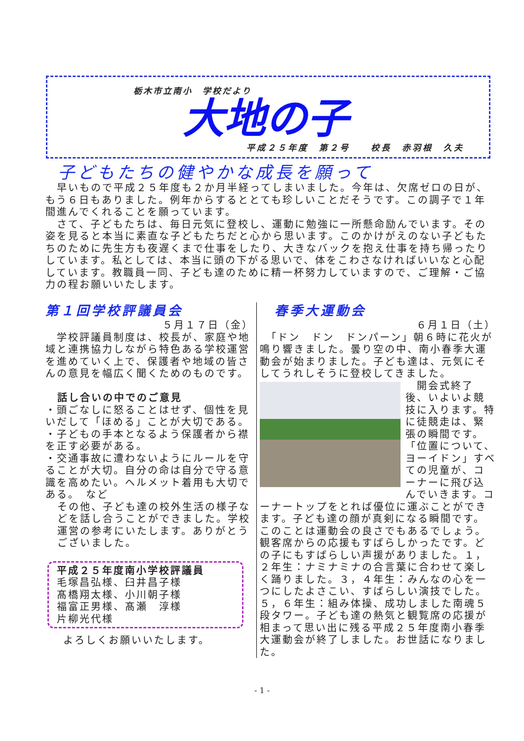栃木市立南小　学校だより
大地の子
平成２５年度　第２号　　校長　赤羽根　久夫
子どもたちの健やかな成長を願って
　早いもので平成２５年度も２か月半経ってしまいました。今年は、欠席ゼロの日が、もう６日もありました。例年からするととても珍しいことだそうです。この調子で１年間進んでくれることを願っています。
　さて、子どもたちは、毎日元気に登校し、運動に勉強に一所懸命励んでいます。その姿を見ると本当に素直な子どもたちだと心から思います。このかけがえのない子どもたちのために先生方も夜遅くまで仕事をしたり、大きなバックを抱え仕事を持ち帰ったりしています。私としては、本当に頭の下がる思いで、体をこわさなければいいなと心配しています。教職員一同、子ども達のために精一杯努力していますので、ご理解・ご協力の程お願いいたします。
第１回学校評議員会
５月１７日（金）
　学校評議員制度は、校長が、家庭や地域と連携協力しながら特色ある学校運営を進めていく上で、保護者や地域の皆さんの意見を幅広く聞くためのものです。
話し合いの中でのご意見
・頭ごなしに怒ることはせず、個性を見いだして「ほめる」ことが大切である。
・子どもの手本となるよう保護者から襟を正す必要がある。
・交通事故に遭わないようにルールを守ることが大切。自分の命は自分で守る意識を高めたい。ヘルメット着用も大切である。　など
その他、子ども達の校外生活の様子などを話し合うことができました。学校運営の参考にいたします。ありがとうございました。
平成２５年度南小学校評議員
毛塚昌弘様、臼井昌子様
髙橋翔太様、小川朝子様
福富正男様、髙瀬　淳様
片柳光代様
よろしくお願いいたします。
春季大運動会
６月１日（土）
　「ドン　ドン　ドンパーン」朝６時に花火が鳴り響きました。曇り空の中、南小春季大運動会が始まりました。子ども達は、元気にそしてうれしそうに登校してきました。
　開会式終了後、いよいよ競技に入ります。特に徒競走は、緊張の瞬間です。「位置について、ヨーイドン」すべての児童が、コーナーに飛び込んでいきます。コーナートップをとれば優位に運ぶことができます。子ども達の顔が真剣になる瞬間です。このことは運動会の良さでもあるでしょう。観客席からの応援もすばらしかったです。どの子にもすばらしい声援がありました。１，２年生：ナミナミナの合言葉に合わせて楽しく踊りました。３，４年生：みんなの心を一つにしたよさこい、すばらしい演技でした。５，６年生：組み体操、成功しました南魂５段タワー。子ども達の熱気と観覧席の応援が相まって思い出に残る平成２５年度南小春季大運動会が終了しました。お世話になりました。
- 1 -